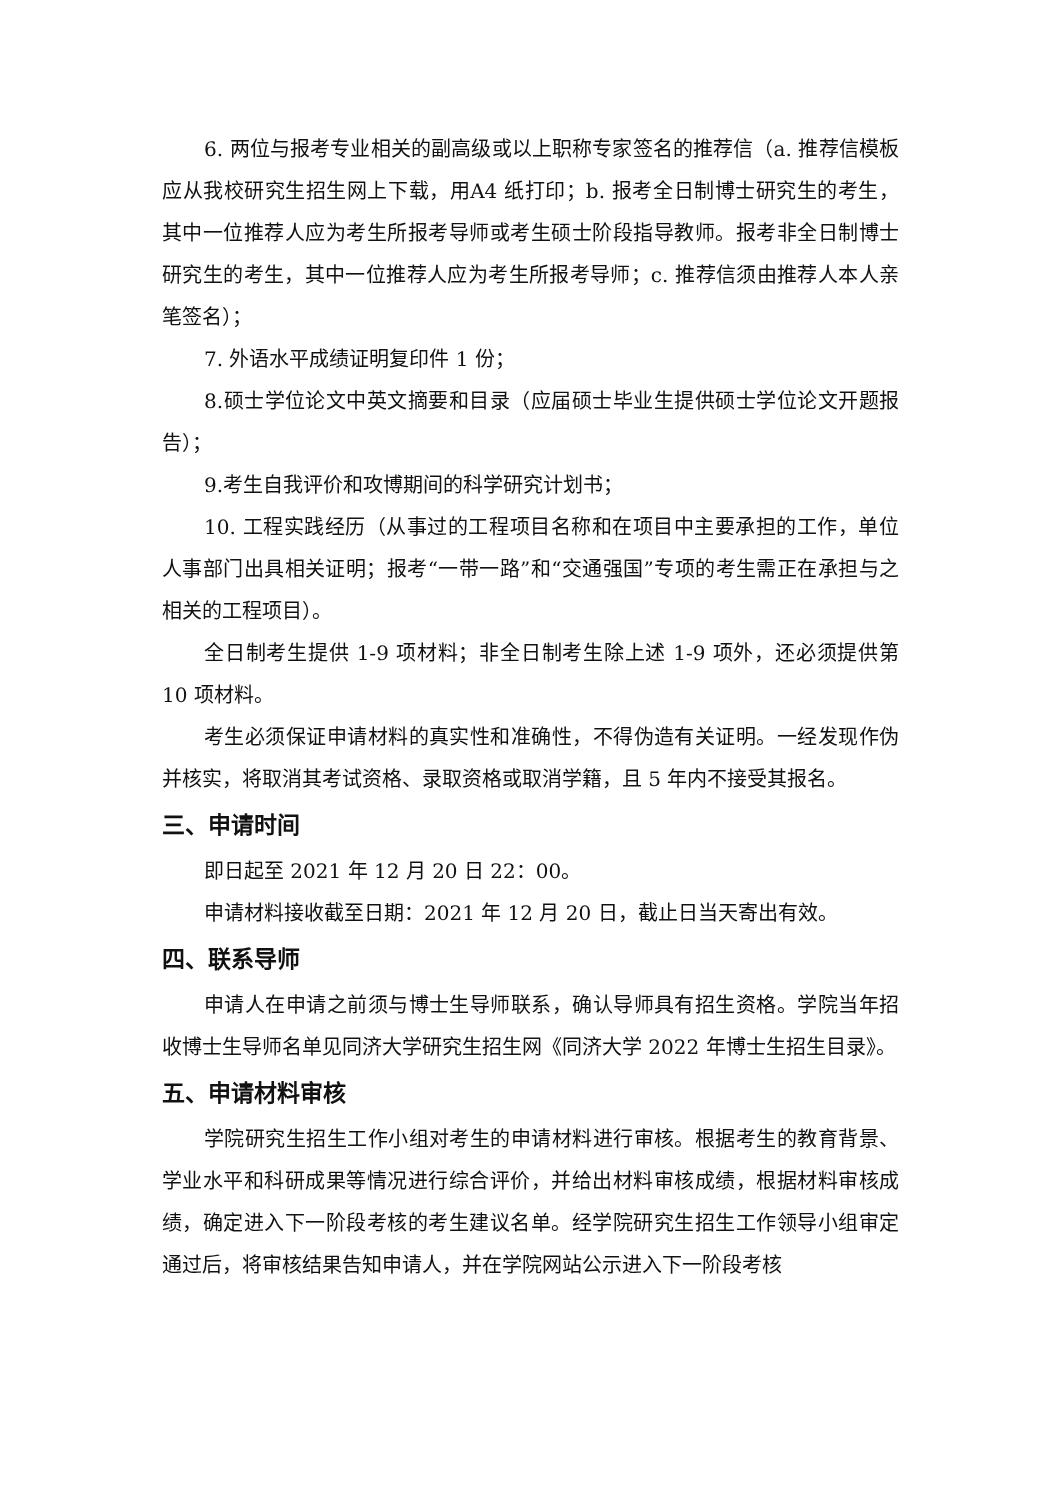6. 两位与报考专业相关的副高级或以上职称专家签名的推荐信（a. 推荐信模板应从我校研究生招生网上下载，用A4 纸打印；b. 报考全日制博士研究生的考生，其中一位推荐人应为考生所报考导师或考生硕士阶段指导教师。报考非全日制博士研究生的考生，其中一位推荐人应为考生所报考导师；c. 推荐信须由推荐人本人亲笔签名）；
7. 外语水平成绩证明复印件 1 份；
8.硕士学位论文中英文摘要和目录（应届硕士毕业生提供硕士学位论文开题报告）；
9.考生自我评价和攻博期间的科学研究计划书；
10. 工程实践经历（从事过的工程项目名称和在项目中主要承担的工作，单位人事部门出具相关证明；报考“一带一路”和“交通强国”专项的考生需正在承担与之相关的工程项目）。
全日制考生提供 1-9 项材料；非全日制考生除上述 1-9 项外，还必须提供第 10 项材料。
考生必须保证申请材料的真实性和准确性，不得伪造有关证明。一经发现作伪并核实，将取消其考试资格、录取资格或取消学籍，且 5 年内不接受其报名。
三、申请时间
即日起至 2021 年 12 月 20 日 22：00。
申请材料接收截至日期：2021 年 12 月 20 日，截止日当天寄出有效。
四、联系导师
申请人在申请之前须与博士生导师联系，确认导师具有招生资格。学院当年招收博士生导师名单见同济大学研究生招生网《同济大学 2022 年博士生招生目录》。
五、申请材料审核
学院研究生招生工作小组对考生的申请材料进行审核。根据考生的教育背景、学业水平和科研成果等情况进行综合评价，并给出材料审核成绩，根据材料审核成绩，确定进入下一阶段考核的考生建议名单。经学院研究生招生工作领导小组审定通过后，将审核结果告知申请人，并在学院网站公示进入下一阶段考核